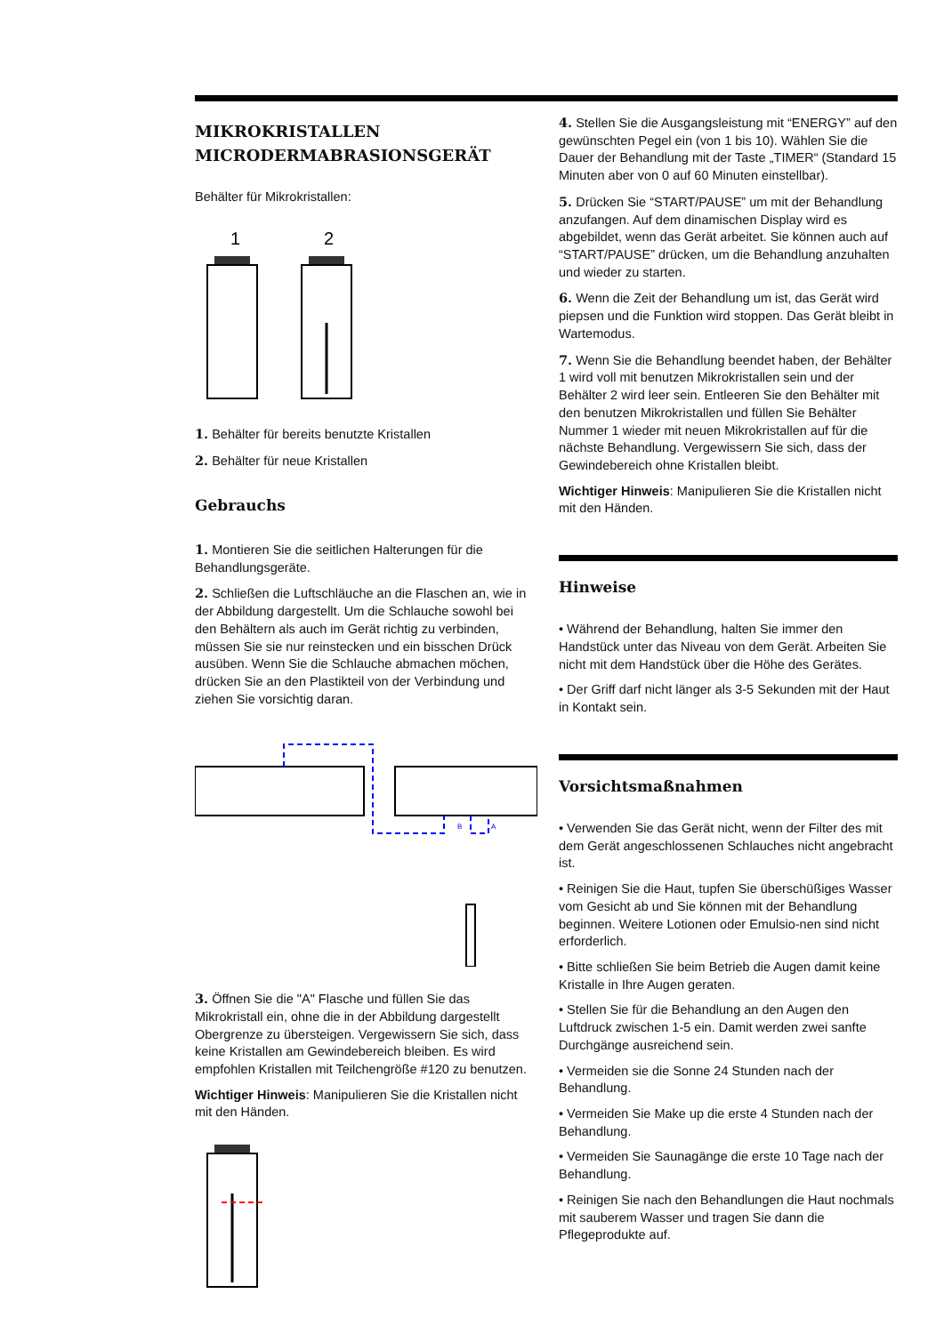MIKROKRISTALLEN
MICRODERMABRASIONSGERÄT
Behälter für Mikrokristallen:
1
2
1. Behälter für bereits benutzte Kristallen
2. Behälter für neue Kristallen
Gebrauchs
1. Montieren Sie die seitlichen Halterungen für die Behandlungsgeräte.
2. Schließen die Luftschläuche an die Flaschen an, wie in der Abbildung dargestellt. Um die Schlauche sowohl bei den Behältern als auch im Gerät richtig zu verbinden, müssen Sie sie nur reinstecken und ein bisschen Drück ausüben. Wenn Sie die Schlauche abmachen möchen, drücken Sie an den Plastikteil von der Verbindung und ziehen Sie vorsichtig daran.
B
A
3. Öffnen Sie die "A" Flasche und füllen Sie das Mikrokristall ein, ohne die in der Abbildung dargestellt Obergrenze zu übersteigen. Vergewissern Sie sich, dass keine Kristallen am Gewindebereich bleiben. Es wird empfohlen Kristallen mit Teilchengröße #120 zu benutzen.
Wichtiger Hinweis: Manipulieren Sie die Kristallen nicht mit den Händen.
4. Stellen Sie die Ausgangsleistung mit “ENERGY” auf den gewünschten Pegel ein (von 1 bis 10). Wählen Sie die Dauer der Behandlung mit der Taste „TIMER“ (Standard 15 Minuten aber von 0 auf 60 Minuten einstellbar).
5. Drücken Sie “START/PAUSE” um mit der Behandlung anzufangen. Auf dem dinamischen Display wird es abgebildet, wenn das Gerät arbeitet. Sie können auch auf “START/PAUSE” drücken, um die Behandlung anzuhalten und wieder zu starten.
6. Wenn die Zeit der Behandlung um ist, das Gerät wird piepsen und die Funktion wird stoppen. Das Gerät bleibt in Wartemodus.
7. Wenn Sie die Behandlung beendet haben, der Behälter 1 wird voll mit benutzen Mikrokristallen sein und der Behälter 2 wird leer sein. Entleeren Sie den Behälter mit den benutzen Mikrokristallen und füllen Sie Behälter Nummer 1 wieder mit neuen Mikrokristallen auf für die nächste Behandlung. Vergewissern Sie sich, dass der Gewindebereich ohne Kristallen bleibt.
Wichtiger Hinweis: Manipulieren Sie die Kristallen nicht mit den Händen.
Hinweise
• Während der Behandlung, halten Sie immer den Handstück unter das Niveau von dem Gerät. Arbeiten Sie nicht mit dem Handstück über die Höhe des Gerätes.
• Der Griff darf nicht länger als 3-5 Sekunden mit der Haut in Kontakt sein.
Vorsichtsmaßnahmen
• Verwenden Sie das Gerät nicht, wenn der Filter des mit dem Gerät angeschlossenen Schlauches nicht angebracht ist.
• Reinigen Sie die Haut, tupfen Sie überschüßiges Wasser vom Gesicht ab und Sie können mit der Behandlung beginnen. Weitere Lotionen oder Emulsio-nen sind nicht erforderlich.
• Bitte schließen Sie beim Betrieb die Augen damit keine Kristalle in Ihre Augen geraten.
• Stellen Sie für die Behandlung an den Augen den Luftdruck zwischen 1-5 ein. Damit werden zwei sanfte Durchgänge ausreichend sein.
• Vermeiden sie die Sonne 24 Stunden nach der Behandlung.
• Vermeiden Sie Make up die erste 4 Stunden nach der Behandlung.
• Vermeiden Sie Saunagänge die erste 10 Tage nach der Behandlung.
• Reinigen Sie nach den Behandlungen die Haut nochmals mit sauberem Wasser und tragen Sie dann die Pflegeprodukte auf.